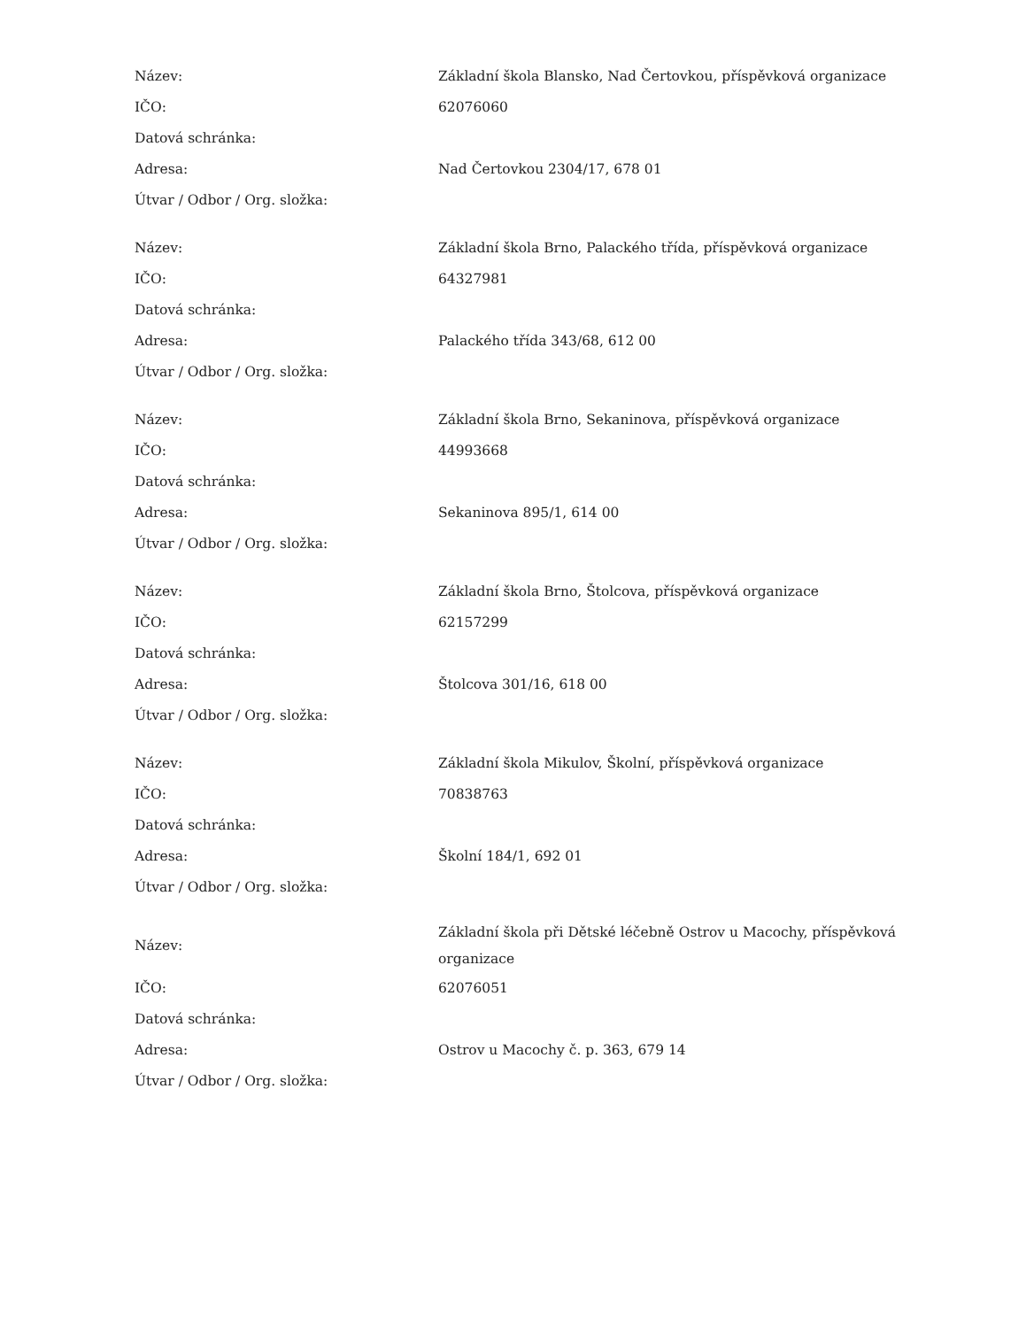| Název: | Základní škola Blansko, Nad Čertovkou, příspěvková organizace |
| IČO: | 62076060 |
| Datová schránka: | |
| Adresa: | Nad Čertovkou 2304/17, 678 01 |
| Útvar / Odbor / Org. složka: | |
| Název: | Základní škola Brno, Palackého třída, příspěvková organizace |
| IČO: | 64327981 |
| Datová schránka: | |
| Adresa: | Palackého třída 343/68, 612 00 |
| Útvar / Odbor / Org. složka: | |
| Název: | Základní škola Brno, Sekaninova, příspěvková organizace |
| IČO: | 44993668 |
| Datová schránka: | |
| Adresa: | Sekaninova 895/1, 614 00 |
| Útvar / Odbor / Org. složka: | |
| Název: | Základní škola Brno, Štolcova, příspěvková organizace |
| IČO: | 62157299 |
| Datová schránka: | |
| Adresa: | Štolcova 301/16, 618 00 |
| Útvar / Odbor / Org. složka: | |
| Název: | Základní škola Mikulov, Školní, příspěvková organizace |
| IČO: | 70838763 |
| Datová schránka: | |
| Adresa: | Školní 184/1, 692 01 |
| Útvar / Odbor / Org. složka: | |
| Název: | Základní škola při Dětské léčebně Ostrov u Macochy, příspěvková organizace |
| IČO: | 62076051 |
| Datová schránka: | |
| Adresa: | Ostrov u Macochy č. p. 363, 679 14 |
| Útvar / Odbor / Org. složka: | |